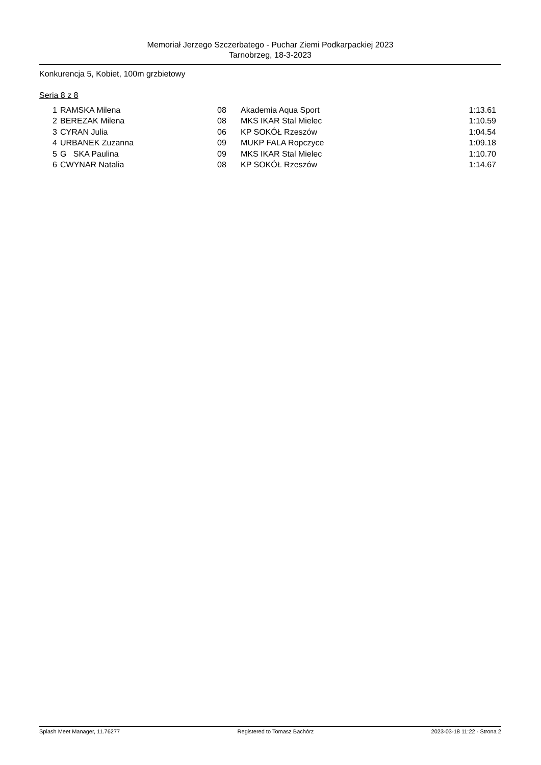Memoriał Jerzego Szczerbatego - Puchar Ziemi Podkarpackiej 2023
Tarnobrzeg, 18-3-2023
Konkurencja 5, Kobiet, 100m grzbietowy
Seria 8 z 8
| 1 | | RAMSKA Milena | 08 | Akademia Aqua Sport | 1:13.61 |
| 2 | | BEREZAK Milena | 08 | MKS IKAR Stal Mielec | 1:10.59 |
| 3 | | CYRAN Julia | 06 | KP SOKÓŁ Rzeszów | 1:04.54 |
| 4 | | URBANEK Zuzanna | 09 | MUKP FALA Ropczyce | 1:09.18 |
| 5 | | G SKA Paulina | 09 | MKS IKAR Stal Mielec | 1:10.70 |
| 6 | | CWYNAR Natalia | 08 | KP SOKÓŁ Rzeszów | 1:14.67 |
Splash Meet Manager, 11.76277 Registered to Tomasz Bachórz 2023-03-18 11:22 - Strona 2